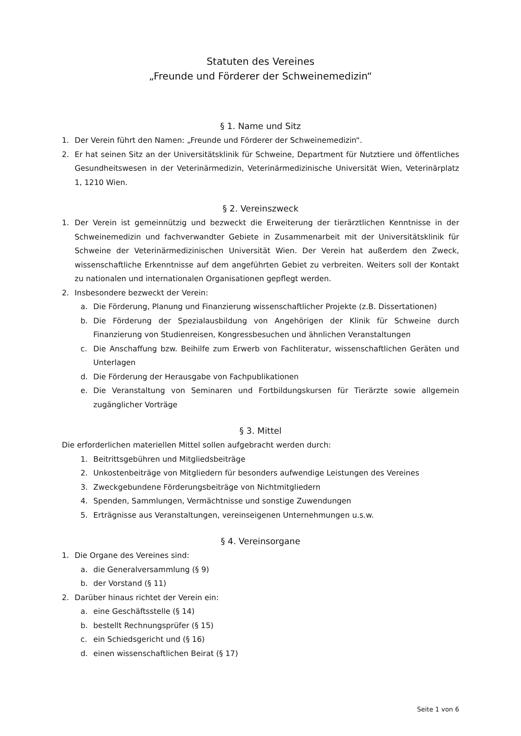Statuten des Vereines
„Freunde und Förderer der Schweinemedizin“
§ 1. Name und Sitz
1. Der Verein führt den Namen: „Freunde und Förderer der Schweinemedizin“.
2. Er hat seinen Sitz an der Universitätsklinik für Schweine, Department für Nutztiere und öffentliches Gesundheitswesen in der Veterinärmedizin, Veterinärmedizinische Universität Wien, Veterinärplatz 1, 1210 Wien.
§ 2. Vereinszweck
1. Der Verein ist gemeinnützig und bezweckt die Erweiterung der tierärztlichen Kenntnisse in der Schweinemedizin und fachverwandter Gebiete in Zusammenarbeit mit der Universitätsklinik für Schweine der Veterinärmedizinischen Universität Wien. Der Verein hat außerdem den Zweck, wissenschaftliche Erkenntnisse auf dem angeführten Gebiet zu verbreiten. Weiters soll der Kontakt zu nationalen und internationalen Organisationen gepflegt werden.
2. Insbesondere bezweckt der Verein:
a. Die Förderung, Planung und Finanzierung wissenschaftlicher Projekte (z.B. Dissertationen)
b. Die Förderung der Spezialausbildung von Angehörigen der Klinik für Schweine durch Finanzierung von Studienreisen, Kongressbesuchen und ähnlichen Veranstaltungen
c. Die Anschaffung bzw. Beihilfe zum Erwerb von Fachliteratur, wissenschaftlichen Geräten und Unterlagen
d. Die Förderung der Herausgabe von Fachpublikationen
e. Die Veranstaltung von Seminaren und Fortbildungskursen für Tierärzte sowie allgemein zugänglicher Vorträge
§ 3. Mittel
Die erforderlichen materiellen Mittel sollen aufgebracht werden durch:
1. Beitrittsgebühren und Mitgliedsbeiträge
2. Unkostenbeiträge von Mitgliedern für besonders aufwendige Leistungen des Vereines
3. Zweckgebundene Förderungsbeiträge von Nichtmitgliedern
4. Spenden, Sammlungen, Vermächtnisse und sonstige Zuwendungen
5. Erträgnisse aus Veranstaltungen, vereinseigenen Unternehmungen u.s.w.
§ 4. Vereinsorgane
1. Die Organe des Vereines sind:
a. die Generalversammlung (§ 9)
b. der Vorstand (§ 11)
2. Darüber hinaus richtet der Verein ein:
a. eine Geschäftsstelle (§ 14)
b. bestellt Rechnungsprüfer (§ 15)
c. ein Schiedsgericht und (§ 16)
d. einen wissenschaftlichen Beirat (§ 17)
Seite 1 von 6